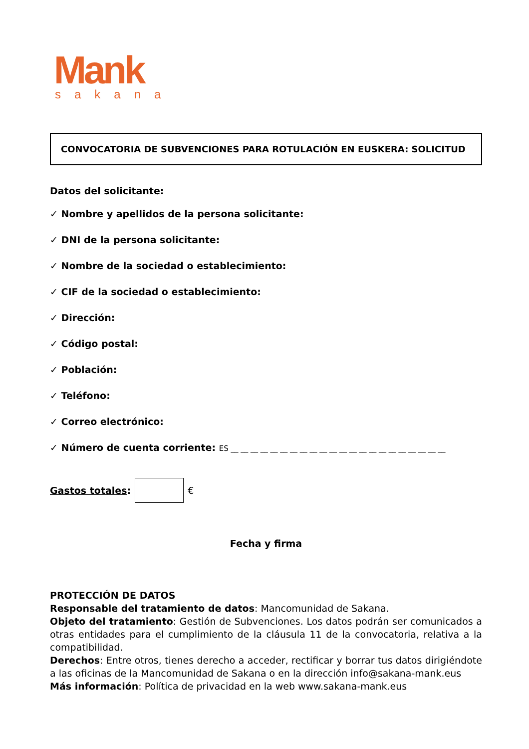Mank
sakana
CONVOCATORIA DE SUBVENCIONES PARA ROTULACIÓN EN EUSKERA: SOLICITUD
Datos del solicitante:
✓ Nombre y apellidos de la persona solicitante:
✓ DNI de la persona solicitante:
✓ Nombre de la sociedad o establecimiento:
✓ CIF de la sociedad o establecimiento:
✓ Dirección:
✓ Código postal:
✓ Población:
✓ Teléfono:
✓ Correo electrónico:
✓ Número de cuenta corriente: ES __ __ __ __ __ __ __ __ __ __ __ __ __ __ __ __ __ __ __ __ __ __
Gastos totales:
€
Fecha y firma
PROTECCIÓN DE DATOS
Responsable del tratamiento de datos: Mancomunidad de Sakana.
Objeto del tratamiento: Gestión de Subvenciones. Los datos podrán ser comunicados a otras entidades para el cumplimiento de la cláusula 11 de la convocatoria, relativa a la compatibilidad.
Derechos: Entre otros, tienes derecho a acceder, rectificar y borrar tus datos dirigiéndote a las oficinas de la Mancomunidad de Sakana o en la dirección info@sakana-mank.eus
Más información: Política de privacidad en la web www.sakana-mank.eus